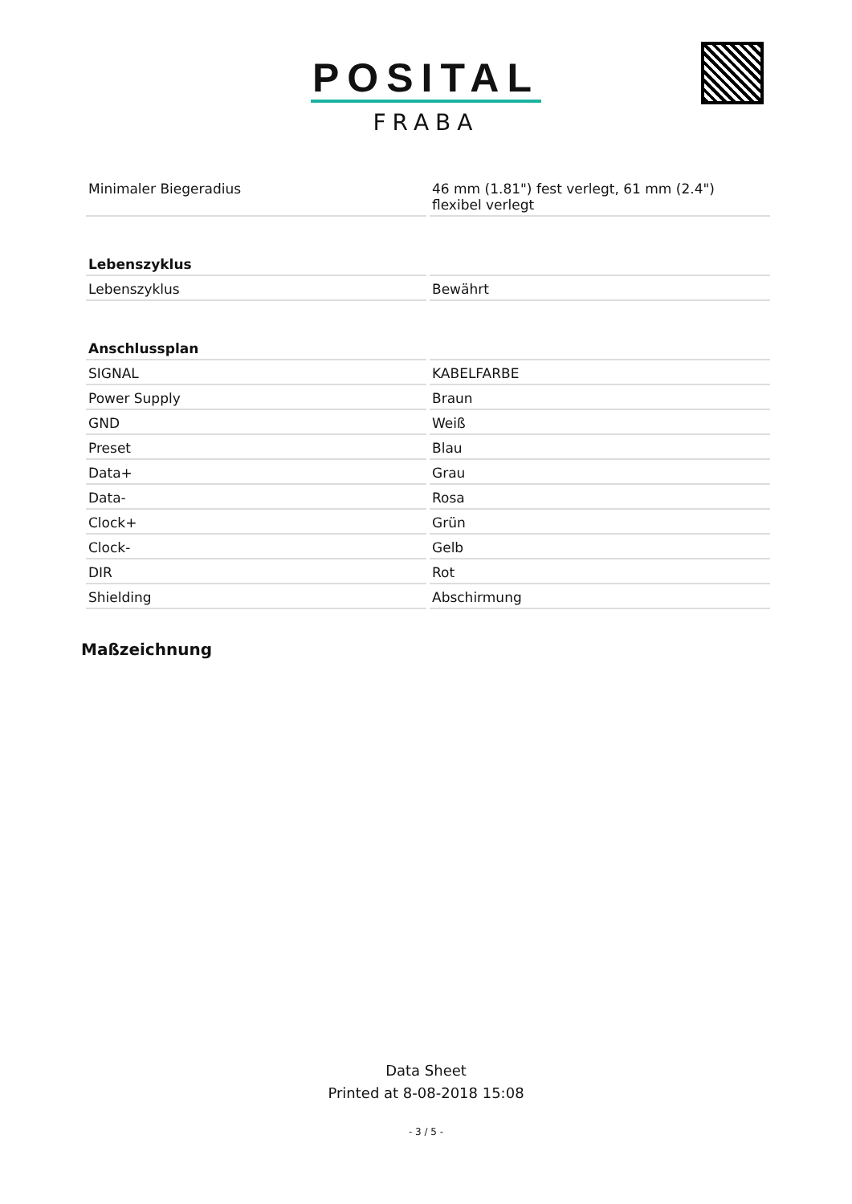POSITAL
FRABA
| Minimaler Biegeradius | 46 mm (1.81") fest verlegt, 61 mm (2.4") flexibel verlegt |
| Lebenszyklus | |
| Lebenszyklus | Bewährt |
| Anschlussplan | |
| SIGNAL | KABELFARBE |
| Power Supply | Braun |
| GND | Weiß |
| Preset | Blau |
| Data+ | Grau |
| Data- | Rosa |
| Clock+ | Grün |
| Clock- | Gelb |
| DIR | Rot |
| Shielding | Abschirmung |
Maßzeichnung
Data Sheet
Printed at 8-08-2018 15:08
- 3 / 5 -